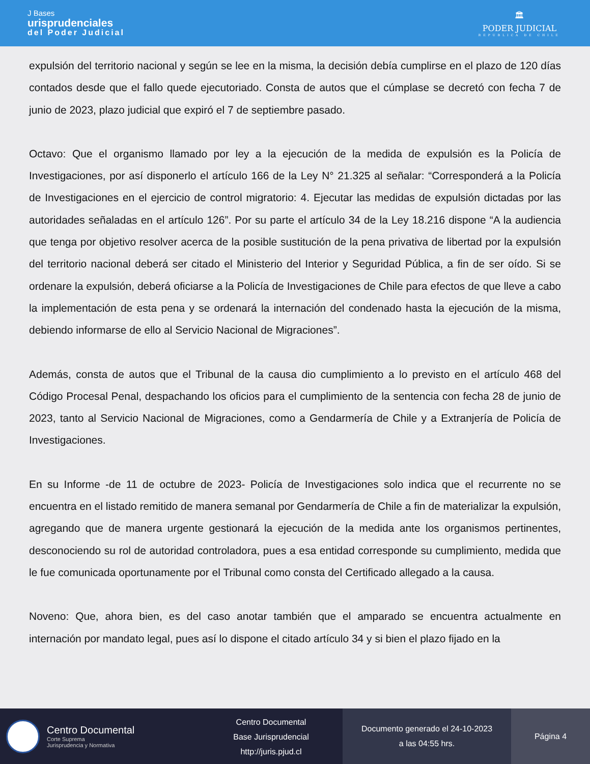J Bases
urisprudenciales
del Poder Judicial
🏛
PODER JUDICIAL
REPUBLICA DE CHILE
expulsión del territorio nacional y según se lee en la misma, la decisión debía cumplirse en el plazo de 120 días contados desde que el fallo quede ejecutoriado. Consta de autos que el cúmplase se decretó con fecha 7 de junio de 2023, plazo judicial que expiró el 7 de septiembre pasado.
Octavo: Que el organismo llamado por ley a la ejecución de la medida de expulsión es la Policía de Investigaciones, por así disponerlo el artículo 166 de la Ley N° 21.325 al señalar: “Corresponderá a la Policía de Investigaciones en el ejercicio de control migratorio: 4. Ejecutar las medidas de expulsión dictadas por las autoridades señaladas en el artículo 126”. Por su parte el artículo 34 de la Ley 18.216 dispone “A la audiencia que tenga por objetivo resolver acerca de la posible sustitución de la pena privativa de libertad por la expulsión del territorio nacional deberá ser citado el Ministerio del Interior y Seguridad Pública, a fin de ser oído. Si se ordenare la expulsión, deberá oficiarse a la Policía de Investigaciones de Chile para efectos de que lleve a cabo la implementación de esta pena y se ordenará la internación del condenado hasta la ejecución de la misma, debiendo informarse de ello al Servicio Nacional de Migraciones”.
Además, consta de autos que el Tribunal de la causa dio cumplimiento a lo previsto en el artículo 468 del Código Procesal Penal, despachando los oficios para el cumplimiento de la sentencia con fecha 28 de junio de 2023, tanto al Servicio Nacional de Migraciones, como a Gendarmería de Chile y a Extranjería de Policía de Investigaciones.
En su Informe -de 11 de octubre de 2023- Policía de Investigaciones solo indica que el recurrente no se encuentra en el listado remitido de manera semanal por Gendarmería de Chile a fin de materializar la expulsión, agregando que de manera urgente gestionará la ejecución de la medida ante los organismos pertinentes, desconociendo su rol de autoridad controladora, pues a esa entidad corresponde su cumplimiento, medida que le fue comunicada oportunamente por el Tribunal como consta del Certificado allegado a la causa.
Noveno: Que, ahora bien, es del caso anotar también que el amparado se encuentra actualmente en internación por mandato legal, pues así lo dispone el citado artículo 34 y si bien el plazo fijado en la
Centro Documental
Corte Suprema
Jurisprudencia y Normativa
Centro Documental
Base Jurisprudencial
http://juris.pjud.cl
Documento generado el 24-10-2023
a las 04:55 hrs.
Página 4